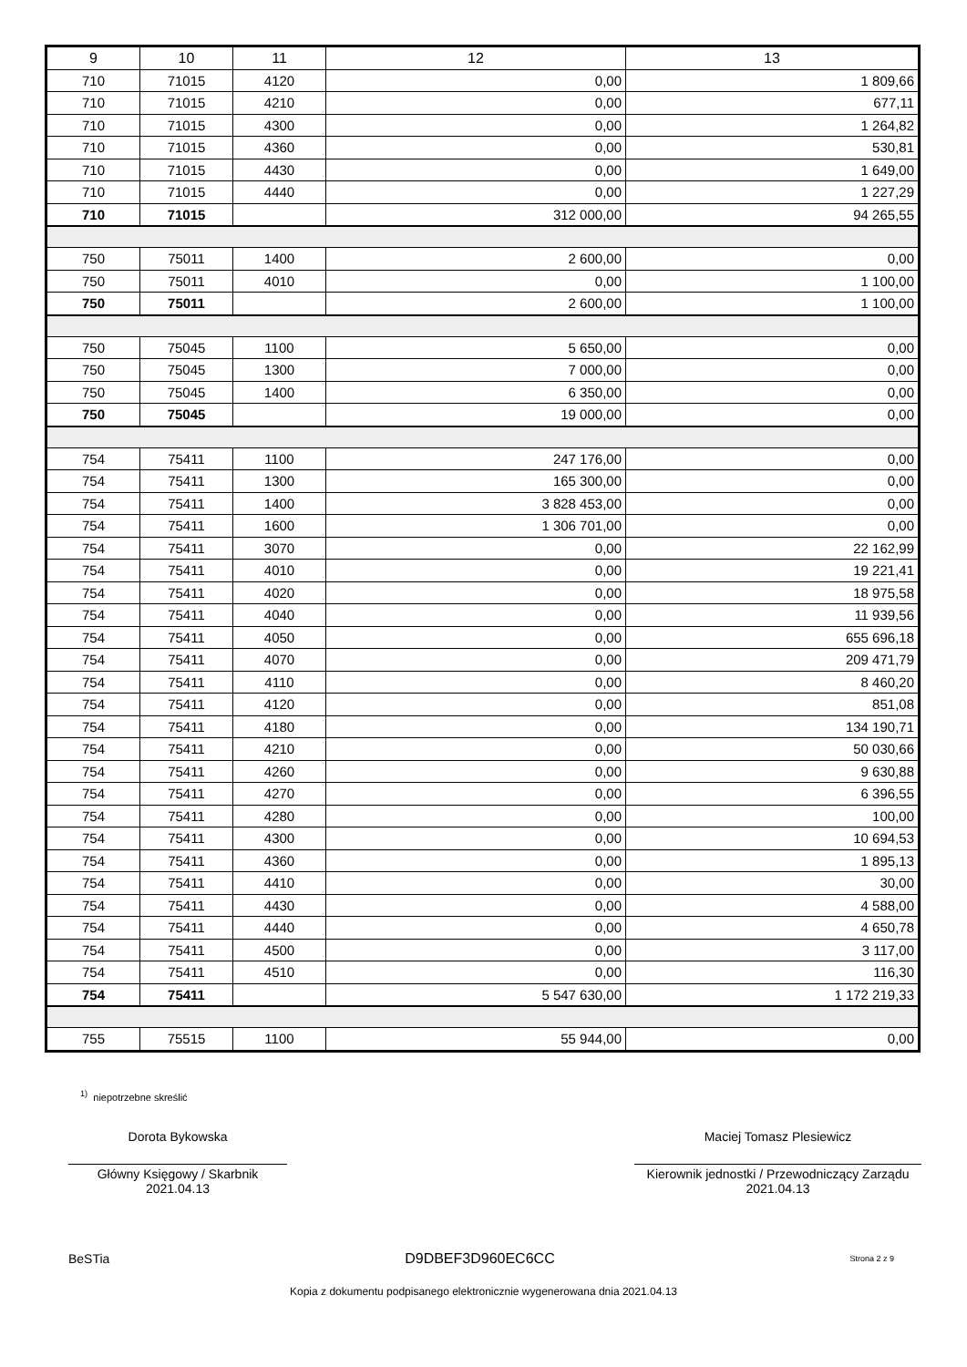| 9 | 10 | 11 | 12 | 13 |
| --- | --- | --- | --- | --- |
| 710 | 71015 | 4120 | 0,00 | 1 809,66 |
| 710 | 71015 | 4210 | 0,00 | 677,11 |
| 710 | 71015 | 4300 | 0,00 | 1 264,82 |
| 710 | 71015 | 4360 | 0,00 | 530,81 |
| 710 | 71015 | 4430 | 0,00 | 1 649,00 |
| 710 | 71015 | 4440 | 0,00 | 1 227,29 |
| 710 | 71015 | | 312 000,00 | 94 265,55 |
| 750 | 75011 | 1400 | 2 600,00 | 0,00 |
| 750 | 75011 | 4010 | 0,00 | 1 100,00 |
| 750 | 75011 | | 2 600,00 | 1 100,00 |
| 750 | 75045 | 1100 | 5 650,00 | 0,00 |
| 750 | 75045 | 1300 | 7 000,00 | 0,00 |
| 750 | 75045 | 1400 | 6 350,00 | 0,00 |
| 750 | 75045 | | 19 000,00 | 0,00 |
| 754 | 75411 | 1100 | 247 176,00 | 0,00 |
| 754 | 75411 | 1300 | 165 300,00 | 0,00 |
| 754 | 75411 | 1400 | 3 828 453,00 | 0,00 |
| 754 | 75411 | 1600 | 1 306 701,00 | 0,00 |
| 754 | 75411 | 3070 | 0,00 | 22 162,99 |
| 754 | 75411 | 4010 | 0,00 | 19 221,41 |
| 754 | 75411 | 4020 | 0,00 | 18 975,58 |
| 754 | 75411 | 4040 | 0,00 | 11 939,56 |
| 754 | 75411 | 4050 | 0,00 | 655 696,18 |
| 754 | 75411 | 4070 | 0,00 | 209 471,79 |
| 754 | 75411 | 4110 | 0,00 | 8 460,20 |
| 754 | 75411 | 4120 | 0,00 | 851,08 |
| 754 | 75411 | 4180 | 0,00 | 134 190,71 |
| 754 | 75411 | 4210 | 0,00 | 50 030,66 |
| 754 | 75411 | 4260 | 0,00 | 9 630,88 |
| 754 | 75411 | 4270 | 0,00 | 6 396,55 |
| 754 | 75411 | 4280 | 0,00 | 100,00 |
| 754 | 75411 | 4300 | 0,00 | 10 694,53 |
| 754 | 75411 | 4360 | 0,00 | 1 895,13 |
| 754 | 75411 | 4410 | 0,00 | 30,00 |
| 754 | 75411 | 4430 | 0,00 | 4 588,00 |
| 754 | 75411 | 4440 | 0,00 | 4 650,78 |
| 754 | 75411 | 4500 | 0,00 | 3 117,00 |
| 754 | 75411 | 4510 | 0,00 | 116,30 |
| 754 | 75411 | | 5 547 630,00 | 1 172 219,33 |
| 755 | 75515 | 1100 | 55 944,00 | 0,00 |
<sup>1)</sup> niepotrzebne skreślić
Dorota Bykowska
Główny Księgowy / Skarbnik
2021.04.13
Maciej Tomasz Plesiewicz
Kierownik jednostki / Przewodniczący Zarządu
2021.04.13
BeSTia D9DBEF3D960EC6CC Strona 2 z 9
Kopia z dokumentu podpisanego elektronicznie wygenerowana dnia 2021.04.13